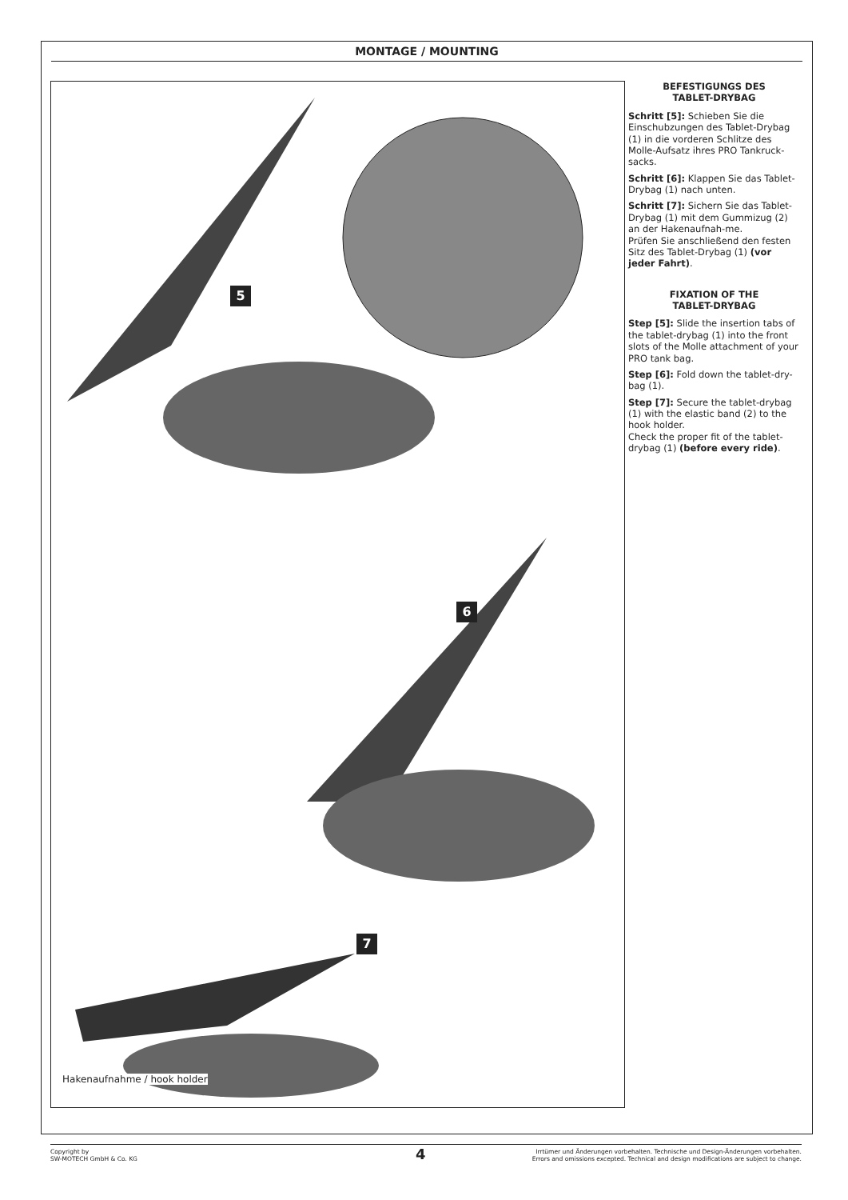MONTAGE / MOUNTING
5
6
7
Hakenaufnahme / hook holder
BEFESTIGUNGS DES
TABLET-DRYBAG
Schritt [5]: Schieben Sie die Einschubzungen des Tablet-Drybag (1) in die vorderen Schlitze des Molle-Aufsatz ihres PRO Tankruck-sacks.
Schritt [6]: Klappen Sie das Tablet-Drybag (1) nach unten.
Schritt [7]: Sichern Sie das Tablet-Drybag (1) mit dem Gummizug (2) an der Hakenaufnah-me.
Prüfen Sie anschließend den festen Sitz des Tablet-Drybag (1) (vor jeder Fahrt).
FIXATION OF THE
TABLET-DRYBAG
Step [5]: Slide the insertion tabs of the tablet-drybag (1) into the front slots of the Molle attachment of your PRO tank bag.
Step [6]: Fold down the tablet-dry-bag (1).
Step [7]: Secure the tablet-drybag (1) with the elastic band (2) to the hook holder.
Check the proper fit of the tablet-drybag (1) (before every ride).
Copyright by
SW-MOTECH GmbH & Co. KG
Irrtümer und Änderungen vorbehalten. Technische und Design-Änderungen vorbehalten.
Errors and omissions excepted. Technical and design modifications are subject to change.
4